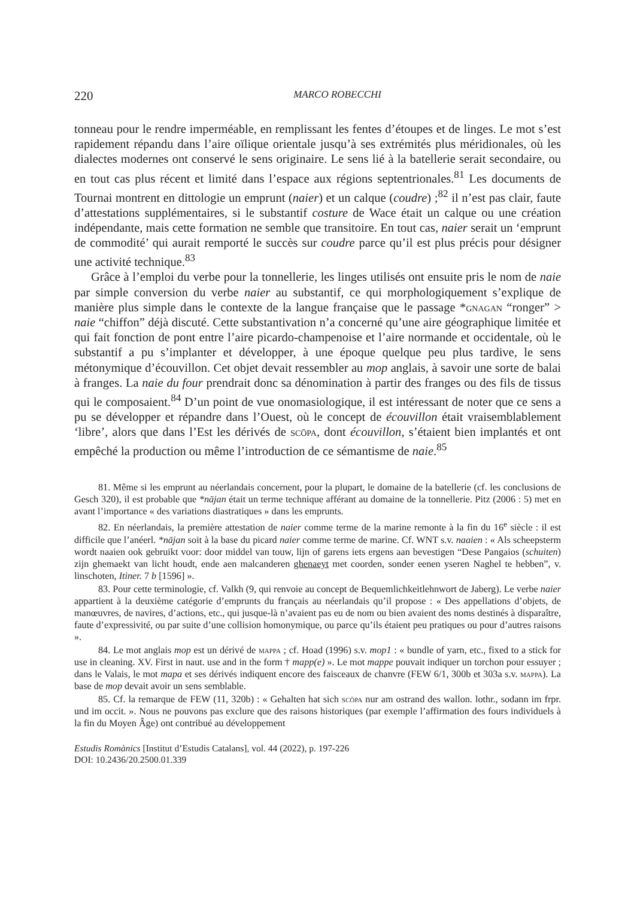220 MARCO ROBECCHI
tonneau pour le rendre imperméable, en remplissant les fentes d’étoupes et de linges. Le mot s’est rapidement répandu dans l’aire oïlique orientale jusqu’à ses extrémités plus méridionales, où les dialectes modernes ont conservé le sens originaire. Le sens lié à la batellerie serait secondaire, ou en tout cas plus récent et limité dans l’espace aux régions septentrionales.<sup>81</sup> Les documents de Tournai montrent en dittologie un emprunt (naier) et un calque (coudre) ;<sup>82</sup> il n’est pas clair, faute d’attestations supplémentaires, si le substantif costure de Wace était un calque ou une création indépendante, mais cette formation ne semble que transitoire. En tout cas, naier serait un ‘emprunt de commodité’ qui aurait remporté le succès sur coudre parce qu’il est plus précis pour désigner une activité technique.<sup>83</sup>
Grâce à l’emploi du verbe pour la tonnellerie, les linges utilisés ont ensuite pris le nom de naie par simple conversion du verbe naier au substantif, ce qui morphologiquement s’explique de manière plus simple dans le contexte de la langue française que le passage *gnagan “ronger” > naie “chiffon” déjà discuté. Cette substantivation n’a concerné qu’une aire géographique limitée et qui fait fonction de pont entre l’aire picardo-champenoise et l’aire normande et occidentale, où le substantif a pu s’implanter et développer, à une époque quelque peu plus tardive, le sens métonymique d’écouvillon. Cet objet devait ressembler au mop anglais, à savoir une sorte de balai à franges. La naie du four prendrait donc sa dénomination à partir des franges ou des fils de tissus qui le composaient.<sup>84</sup> D’un point de vue onomasiologique, il est intéressant de noter que ce sens a pu se développer et répandre dans l’Ouest, où le concept de écouvillon était vraisemblablement ‘libre’, alors que dans l’Est les dérivés de scōpa, dont écouvillon, s’étaient bien implantés et ont empêché la production ou même l’introduction de ce sémantisme de naie.<sup>85</sup>
81. Même si les emprunt au néerlandais concernent, pour la plupart, le domaine de la batellerie (cf. les conclusions de Gesch 320), il est probable que *nājan était un terme technique afférant au domaine de la tonnellerie. Pitz (2006 : 5) met en avant l’importance « des variations diastratiques » dans les emprunts.
82. En néerlandais, la première attestation de naier comme terme de la marine remonte à la fin du 16<sup>e</sup> siècle : il est difficile que l’anéerl. *nājan soit à la base du picard naier comme terme de marine. Cf. WNT s.v. naaien : « Als scheepsterm wordt naaien ook gebruikt voor: door middel van touw, lijn of garens iets ergens aan bevestigen “Dese Pangaios (schuiten) zijn ghemaekt van licht houdt, ende aen malcanderen ghenaeyt met coorden, sonder eenen yseren Naghel te hebben”, v. linschoten, Itiner. 7 b [1596] ».
83. Pour cette terminologie, cf. Valkh (9, qui renvoie au concept de Bequemlichkeitlehnwort de Jaberg). Le verbe naier appartient à la deuxième catégorie d’emprunts du français au néerlandais qu’il propose : « Des appellations d’objets, de manœuvres, de navires, d’actions, etc., qui jusque-là n’avaient pas eu de nom ou bien avaient des noms destinés à disparaître, faute d’expressivité, ou par suite d’une collision homonymique, ou parce qu’ils étaient peu pratiques ou pour d’autres raisons ».
84. Le mot anglais mop est un dérivé de mappa ; cf. Hoad (1996) s.v. mop1 : « bundle of yarn, etc., fixed to a stick for use in cleaning. XV. First in naut. use and in the form † mapp(e) ». Le mot mappe pouvait indiquer un torchon pour essuyer ; dans le Valais, le mot mapa et ses dérivés indiquent encore des faisceaux de chanvre (FEW 6/1, 300b et 303a s.v. mappa). La base de mop devait avoir un sens semblable.
85. Cf. la remarque de FEW (11, 320b) : « Gehalten hat sich scōpa nur am ostrand des wallon. lothr., sodann im frpr. und im occit. ». Nous ne pouvons pas exclure que des raisons historiques (par exemple l’affirmation des fours individuels à la fin du Moyen Âge) ont contribué au développement
Estudis Romànics [Institut d’Estudis Catalans], vol. 44 (2022), p. 197-226
DOI: 10.2436/20.2500.01.339